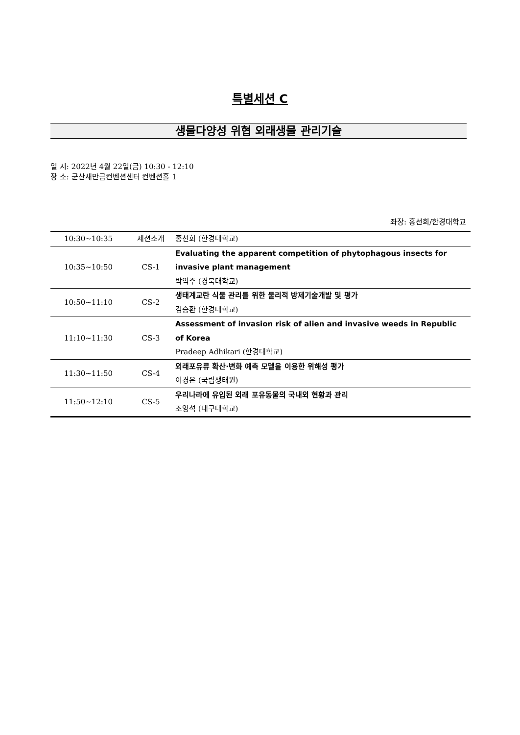특별세션 C
생물다양성 위협 외래생물 관리기술
일 시: 2022년 4월 22일(금) 10:30 - 12:10
장 소: 군산새만금컨벤션센터 컨벤션홀 1
좌장: 홍선희/한경대학교
| 10:30~10:35 | 세션소개 | 홍선희 (한경대학교) |
| 10:35~10:50 | CS-1 | Evaluating the apparent competition of phytophagous insects for invasive plant management 박익주 (경북대학교) |
| 10:50~11:10 | CS-2 | 생태계교란 식물 관리를 위한 물리적 방제기술개발 및 평가 김승환 (한경대학교) |
| 11:10~11:30 | CS-3 | Assessment of invasion risk of alien and invasive weeds in Republic of Korea Pradeep Adhikari (한경대학교) |
| 11:30~11:50 | CS-4 | 외래포유류 확산·변화 예측 모델을 이용한 위해성 평가 이경은 (국립생태원) |
| 11:50~12:10 | CS-5 | 우리나라에 유입된 외래 포유동물의 국내외 현황과 관리 조영석 (대구대학교) |